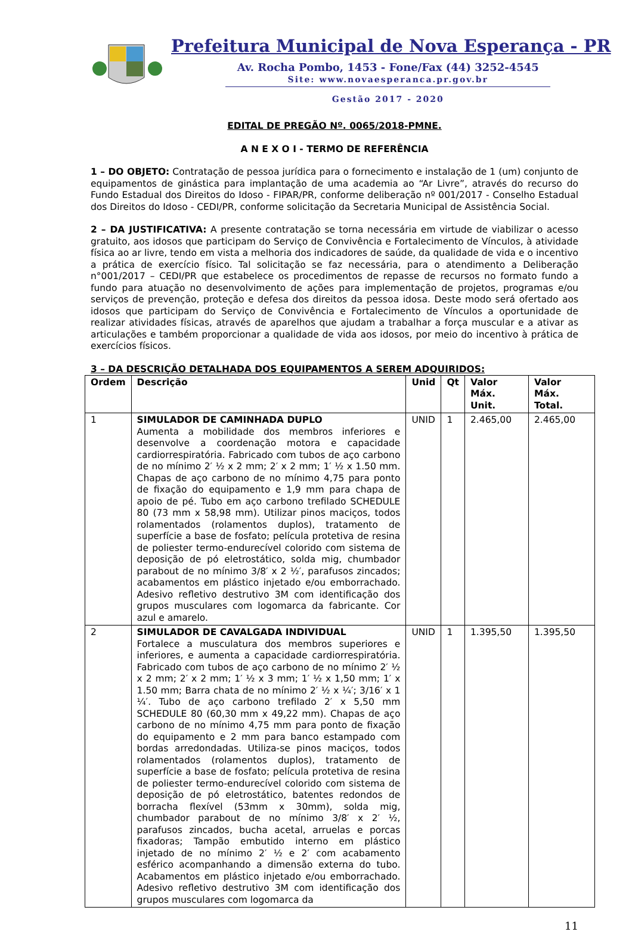Prefeitura Municipal de Nova Esperança - PR
Av. Rocha Pombo, 1453 - Fone/Fax (44) 3252-4545
Site: www.novaesperanca.pr.gov.br
Gestão 2017 - 2020
EDITAL DE PREGÃO Nº. 0065/2018-PMNE.
A N E X O I - TERMO DE REFERÊNCIA
1 – DO OBJETO: Contratação de pessoa jurídica para o fornecimento e instalação de 1 (um) conjunto de equipamentos de ginástica para implantação de uma academia ao “Ar Livre”, através do recurso do Fundo Estadual dos Direitos do Idoso - FIPAR/PR, conforme deliberação nº 001/2017 - Conselho Estadual dos Direitos do Idoso - CEDI/PR, conforme solicitação da Secretaria Municipal de Assistência Social.
2 – DA JUSTIFICATIVA: A presente contratação se torna necessária em virtude de viabilizar o acesso gratuito, aos idosos que participam do Serviço de Convivência e Fortalecimento de Vínculos, à atividade física ao ar livre, tendo em vista a melhoria dos indicadores de saúde, da qualidade de vida e o incentivo a prática de exercício físico. Tal solicitação se faz necessária, para o atendimento a Deliberação n°001/2017 – CEDI/PR que estabelece os procedimentos de repasse de recursos no formato fundo a fundo para atuação no desenvolvimento de ações para implementação de projetos, programas e/ou serviços de prevenção, proteção e defesa dos direitos da pessoa idosa. Deste modo será ofertado aos idosos que participam do Serviço de Convivência e Fortalecimento de Vínculos a oportunidade de realizar atividades físicas, através de aparelhos que ajudam a trabalhar a força muscular e a ativar as articulações e também proporcionar a qualidade de vida aos idosos, por meio do incentivo à prática de exercícios físicos.
3 – DA DESCRIÇÃO DETALHADA DOS EQUIPAMENTOS A SEREM ADQUIRIDOS:
| Ordem | Descrição | Unid | Qt | Valor Máx. Unit. | Valor Máx. Total. |
| --- | --- | --- | --- | --- | --- |
| 1 | SIMULADOR DE CAMINHADA DUPLO Aumenta a mobilidade dos membros inferiores e desenvolve a coordenação motora e capacidade cardiorrespiratória. Fabricado com tubos de aço carbono de no mínimo 2′ ½ x 2 mm; 2′ x 2 mm; 1′ ½ x 1.50 mm. Chapas de aço carbono de no mínimo 4,75 para ponto de fixação do equipamento e 1,9 mm para chapa de apoio de pé. Tubo em aço carbono trefilado SCHEDULE 80 (73 mm x 58,98 mm). Utilizar pinos maciços, todos rolamentados (rolamentos duplos), tratamento de superfície a base de fosfato; película protetiva de resina de poliester termo-endurecível colorido com sistema de deposição de pó eletrostático, solda mig, chumbador parabout de no mínimo 3/8′ x 2 ½′, parafusos zincados; acabamentos em plástico injetado e/ou emborrachado. Adesivo refletivo destrutivo 3M com identificação dos grupos musculares com logomarca da fabricante. Cor azul e amarelo. | UNID | 1 | 2.465,00 | 2.465,00 |
| 2 | SIMULADOR DE CAVALGADA INDIVIDUAL Fortalece a musculatura dos membros superiores e inferiores, e aumenta a capacidade cardiorrespiratória. Fabricado com tubos de aço carbono de no mínimo 2′ ½ x 2 mm; 2′ x 2 mm; 1′ ½ x 3 mm; 1′ ½ x 1,50 mm; 1′ x 1.50 mm; Barra chata de no mínimo 2′ ½ x ¼′; 3/16′ x 1 ¼′. Tubo de aço carbono trefilado 2′ x 5,50 mm SCHEDULE 80 (60,30 mm x 49,22 mm). Chapas de aço carbono de no mínimo 4,75 mm para ponto de fixação do equipamento e 2 mm para banco estampado com bordas arredondadas. Utiliza-se pinos maciços, todos rolamentados (rolamentos duplos), tratamento de superfície a base de fosfato; película protetiva de resina de poliester termo-endurecível colorido com sistema de deposição de pó eletrostático, batentes redondos de borracha flexível (53mm x 30mm), solda mig, chumbador parabout de no mínimo 3/8′ x 2′ ½, parafusos zincados, bucha acetal, arruelas e porcas fixadoras; Tampão embutido interno em plástico injetado de no mínimo 2′ ½ e 2′ com acabamento esférico acompanhando a dimensão externa do tubo. Acabamentos em plástico injetado e/ou emborrachado. Adesivo refletivo destrutivo 3M com identificação dos grupos musculares com logomarca da | UNID | 1 | 1.395,50 | 1.395,50 |
11